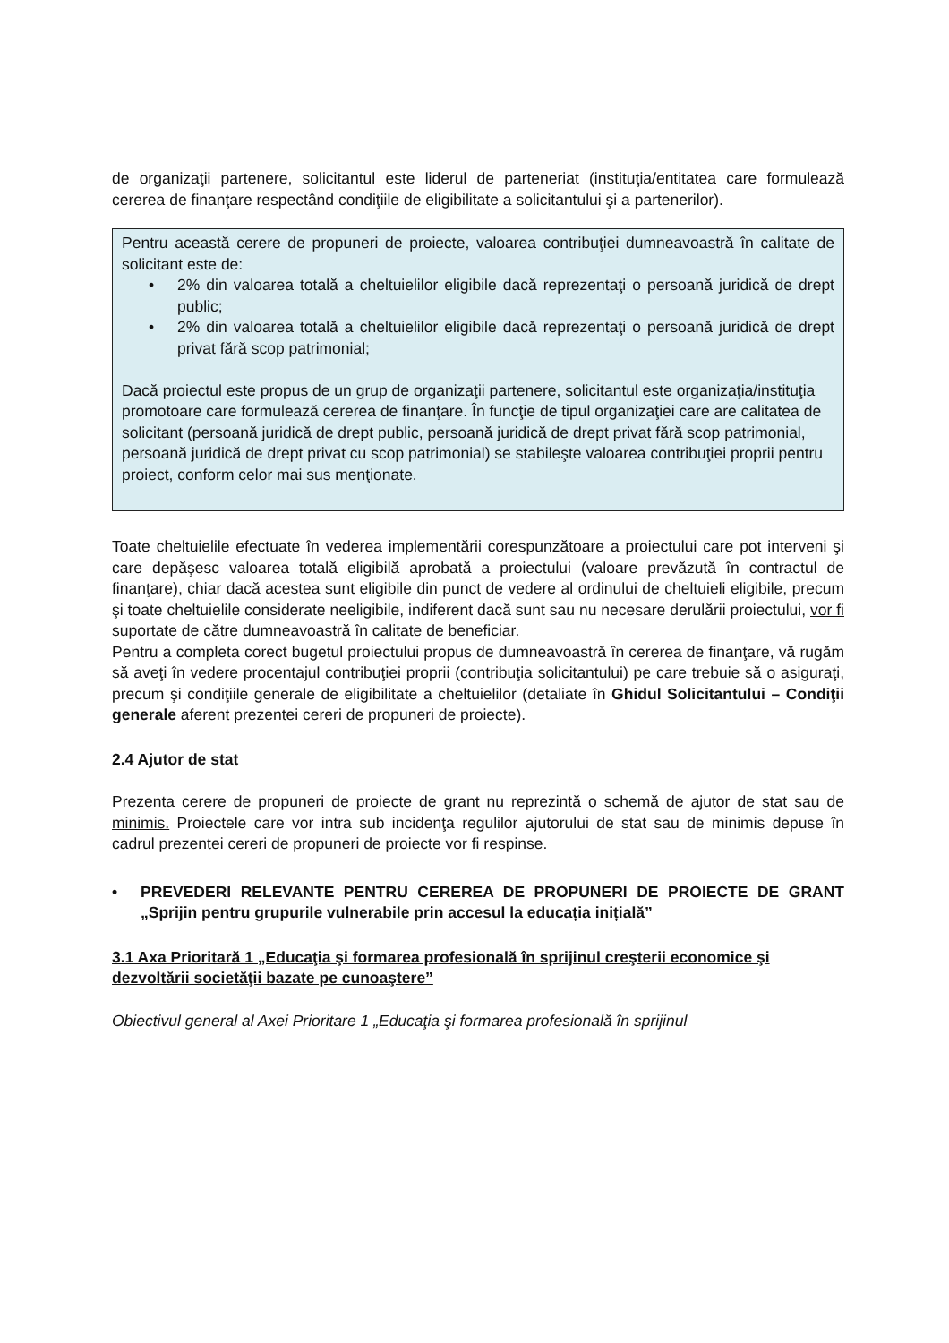de organizaţii partenere, solicitantul este liderul de parteneriat (instituţia/entitatea care formulează cererea de finanţare respectând condiţiile de eligibilitate a solicitantului şi a partenerilor).
Pentru această cerere de propuneri de proiecte, valoarea contribuţiei dumneavoastră în calitate de solicitant este de:
• 2% din valoarea totală a cheltuielilor eligibile dacă reprezentaţi o persoană juridică de drept public;
• 2% din valoarea totală a cheltuielilor eligibile dacă reprezentaţi o persoană juridică de drept privat fără scop patrimonial;
Dacă proiectul este propus de un grup de organizaţii partenere, solicitantul este organizaţia/instituţia promotoare care formulează cererea de finanţare. În funcţie de tipul organizaţiei care are calitatea de solicitant (persoană juridică de drept public, persoană juridică de drept privat fără scop patrimonial, persoană juridică de drept privat cu scop patrimonial) se stabileşte valoarea contribuţiei proprii pentru proiect, conform celor mai sus menţionate.
Toate cheltuielile efectuate în vederea implementării corespunzătoare a proiectului care pot interveni şi care depăşesc valoarea totală eligibilă aprobată a proiectului (valoare prevăzută în contractul de finanţare), chiar dacă acestea sunt eligibile din punct de vedere al ordinului de cheltuieli eligibile, precum şi toate cheltuielile considerate neeligibile, indiferent dacă sunt sau nu necesare derulării proiectului, vor fi suportate de către dumneavoastră în calitate de beneficiar.
Pentru a completa corect bugetul proiectului propus de dumneavoastră în cererea de finanţare, vă rugăm să aveţi în vedere procentajul contribuţiei proprii (contribuţia solicitantului) pe care trebuie să o asiguraţi, precum şi condiţiile generale de eligibilitate a cheltuielilor (detaliate în Ghidul Solicitantului – Condiţii generale aferent prezentei cereri de propuneri de proiecte).
2.4 Ajutor de stat
Prezenta cerere de propuneri de proiecte de grant nu reprezintă o schemă de ajutor de stat sau de minimis. Proiectele care vor intra sub incidenţa regulilor ajutorului de stat sau de minimis depuse în cadrul prezentei cereri de propuneri de proiecte vor fi respinse.
• PREVEDERI RELEVANTE PENTRU CEREREA DE PROPUNERI DE PROIECTE DE GRANT „Sprijin pentru grupurile vulnerabile prin accesul la educația inițială”
3.1 Axa Prioritară 1 „Educaţia şi formarea profesională în sprijinul creşterii economice şi dezvoltării societăţii bazate pe cunoaştere”
Obiectivul general al Axei Prioritare 1 „Educaţia şi formarea profesională în sprijinul